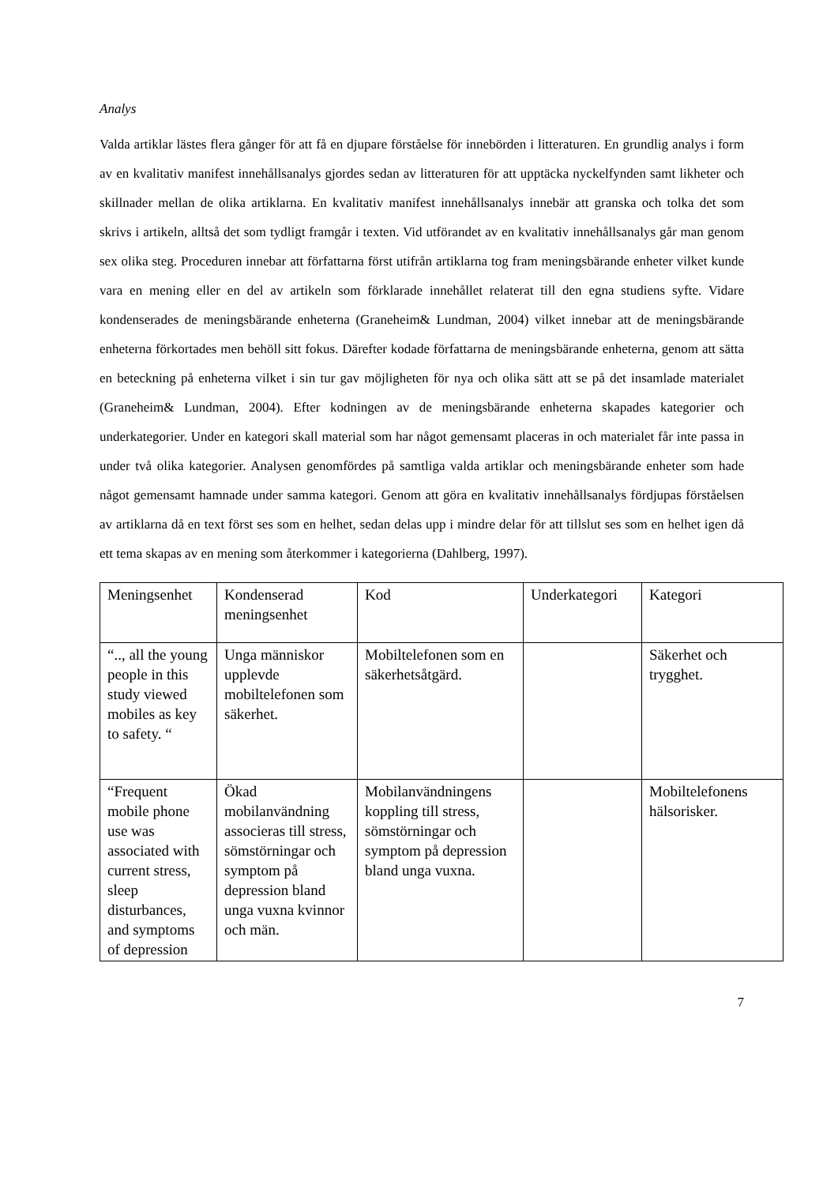Analys
Valda artiklar lästes flera gånger för att få en djupare förståelse för innebörden i litteraturen. En grundlig analys i form av en kvalitativ manifest innehållsanalys gjordes sedan av litteraturen för att upptäcka nyckelfynden samt likheter och skillnader mellan de olika artiklarna. En kvalitativ manifest innehållsanalys innebär att granska och tolka det som skrivs i artikeln, alltså det som tydligt framgår i texten. Vid utförandet av en kvalitativ innehållsanalys går man genom sex olika steg. Proceduren innebar att författarna först utifrån artiklarna tog fram meningsbärande enheter vilket kunde vara en mening eller en del av artikeln som förklarade innehållet relaterat till den egna studiens syfte. Vidare kondenserades de meningsbärande enheterna (Graneheim& Lundman, 2004) vilket innebar att de meningsbärande enheterna förkortades men behöll sitt fokus. Därefter kodade författarna de meningsbärande enheterna, genom att sätta en beteckning på enheterna vilket i sin tur gav möjligheten för nya och olika sätt att se på det insamlade materialet (Graneheim& Lundman, 2004). Efter kodningen av de meningsbärande enheterna skapades kategorier och underkategorier. Under en kategori skall material som har något gemensamt placeras in och materialet får inte passa in under två olika kategorier. Analysen genomfördes på samtliga valda artiklar och meningsbärande enheter som hade något gemensamt hamnade under samma kategori. Genom att göra en kvalitativ innehållsanalys fördjupas förståelsen av artiklarna då en text först ses som en helhet, sedan delas upp i mindre delar för att tillslut ses som en helhet igen då ett tema skapas av en mening som återkommer i kategorierna (Dahlberg, 1997).
| Meningsenhet | Kondenserad meningsenhet | Kod | Underkategori | Kategori |
| “.., all the young people in this study viewed mobiles as key to safety. “ | Unga människor upplevde mobiltelefonen som säkerhet. | Mobiltelefonen som en säkerhetsåtgärd. | | Säkerhet och trygghet. |
| “Frequent mobile phone use was associated with current stress, sleep disturbances, and symptoms of depression | Ökad mobilanvändning associeras till stress, sömstörningar och symptom på depression bland unga vuxna kvinnor och män. | Mobilanvändningens koppling till stress, sömstörningar och symptom på depression bland unga vuxna. | | Mobiltelefonens hälsorisker. |
7